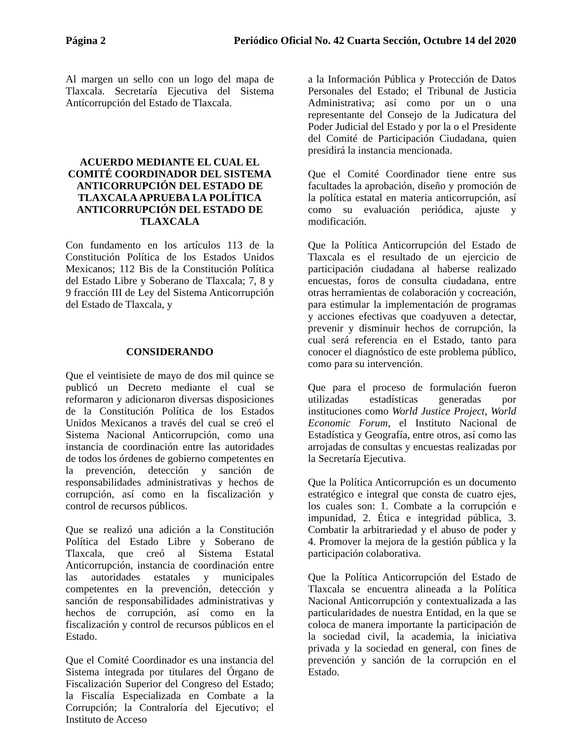Página 2 Periódico Oficial No. 42 Cuarta Sección, Octubre 14 del 2020
Al margen un sello con un logo del mapa de Tlaxcala. Secretaría Ejecutiva del Sistema Anticorrupción del Estado de Tlaxcala.
ACUERDO MEDIANTE EL CUAL EL COMITÉ COORDINADOR DEL SISTEMA ANTICORRUPCIÓN DEL ESTADO DE TLAXCALA APRUEBA LA POLÍTICA ANTICORRUPCIÓN DEL ESTADO DE TLAXCALA
Con fundamento en los artículos 113 de la Constitución Política de los Estados Unidos Mexicanos; 112 Bis de la Constitución Política del Estado Libre y Soberano de Tlaxcala; 7, 8 y 9 fracción III de Ley del Sistema Anticorrupción del Estado de Tlaxcala, y
CONSIDERANDO
Que el veintisiete de mayo de dos mil quince se publicó un Decreto mediante el cual se reformaron y adicionaron diversas disposiciones de la Constitución Política de los Estados Unidos Mexicanos a través del cual se creó el Sistema Nacional Anticorrupción, como una instancia de coordinación entre las autoridades de todos los órdenes de gobierno competentes en la prevención, detección y sanción de responsabilidades administrativas y hechos de corrupción, así como en la fiscalización y control de recursos públicos.
Que se realizó una adición a la Constitución Política del Estado Libre y Soberano de Tlaxcala, que creó al Sistema Estatal Anticorrupción, instancia de coordinación entre las autoridades estatales y municipales competentes en la prevención, detección y sanción de responsabilidades administrativas y hechos de corrupción, así como en la fiscalización y control de recursos públicos en el Estado.
Que el Comité Coordinador es una instancia del Sistema integrada por titulares del Órgano de Fiscalización Superior del Congreso del Estado; la Fiscalía Especializada en Combate a la Corrupción; la Contraloría del Ejecutivo; el Instituto de Acceso
a la Información Pública y Protección de Datos Personales del Estado; el Tribunal de Justicia Administrativa; así como por un o una representante del Consejo de la Judicatura del Poder Judicial del Estado y por la o el Presidente del Comité de Participación Ciudadana, quien presidirá la instancia mencionada.
Que el Comité Coordinador tiene entre sus facultades la aprobación, diseño y promoción de la política estatal en materia anticorrupción, así como su evaluación periódica, ajuste y modificación.
Que la Política Anticorrupción del Estado de Tlaxcala es el resultado de un ejercicio de participación ciudadana al haberse realizado encuestas, foros de consulta ciudadana, entre otras herramientas de colaboración y cocreación, para estimular la implementación de programas y acciones efectivas que coadyuven a detectar, prevenir y disminuir hechos de corrupción, la cual será referencia en el Estado, tanto para conocer el diagnóstico de este problema público, como para su intervención.
Que para el proceso de formulación fueron utilizadas estadísticas generadas por instituciones como World Justice Project, World Economic Forum, el Instituto Nacional de Estadística y Geografía, entre otros, así como las arrojadas de consultas y encuestas realizadas por la Secretaría Ejecutiva.
Que la Política Anticorrupción es un documento estratégico e integral que consta de cuatro ejes, los cuales son: 1. Combate a la corrupción e impunidad, 2. Ética e integridad pública, 3. Combatir la arbitrariedad y el abuso de poder y 4. Promover la mejora de la gestión pública y la participación colaborativa.
Que la Política Anticorrupción del Estado de Tlaxcala se encuentra alineada a la Política Nacional Anticorrupción y contextualizada a las particularidades de nuestra Entidad, en la que se coloca de manera importante la participación de la sociedad civil, la academia, la iniciativa privada y la sociedad en general, con fines de prevención y sanción de la corrupción en el Estado.